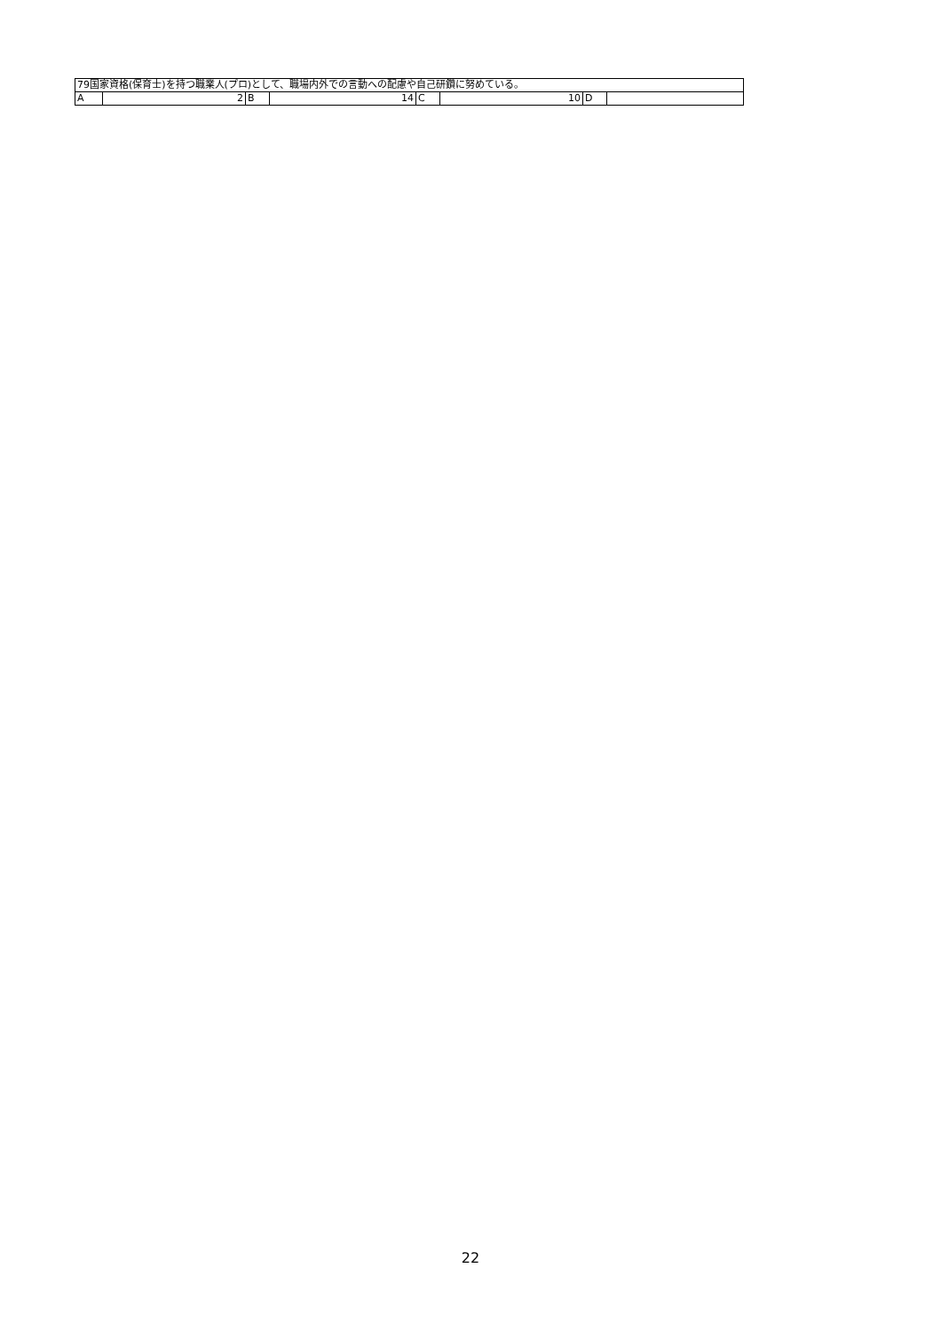| 79国家資格(保育士)を持つ職業人(プロ)として、職場内外での言動への配慮や自己研鑽に努めている。 | | | | | | | |
| A | 2 | B | 14 | C | 10 | D | |
22